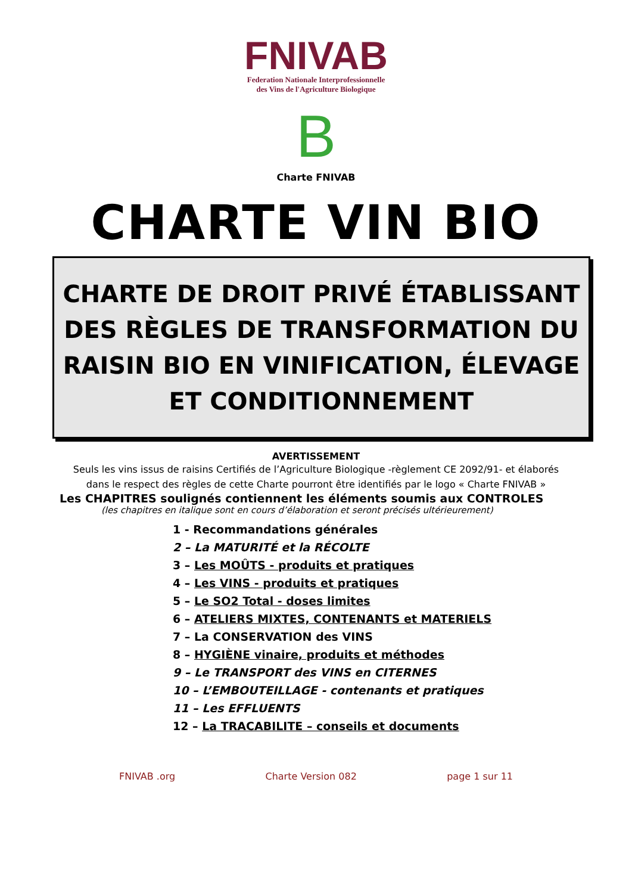FNIVAB
Federation Nationale Interprofessionnelle
des Vins de l'Agriculture Biologique
B
Charte FNIVAB
CHARTE VIN BIO
CHARTE DE DROIT PRIVÉ ÉTABLISSANT DES RÈGLES DE TRANSFORMATION DU RAISIN BIO EN VINIFICATION, ÉLEVAGE ET CONDITIONNEMENT
AVERTISSEMENT
Seuls les vins issus de raisins Certifiés de l’Agriculture Biologique -règlement CE 2092/91- et élaborés
dans le respect des règles de cette Charte pourront être identifiés par le logo « Charte FNIVAB »
Les CHAPITRES soulignés contiennent les éléments soumis aux CONTROLES
(les chapitres en italique sont en cours d’élaboration et seront précisés ultérieurement)
1 - Recommandations générales
2 – La MATURITÉ et la RÉCOLTE
3 – Les MOÛTS - produits et pratiques
4 – Les VINS - produits et pratiques
5 – Le SO2 Total - doses limites
6 – ATELIERS MIXTES, CONTENANTS et MATERIELS
7 – La CONSERVATION des VINS
8 – HYGIÈNE vinaire, produits et méthodes
9 – Le TRANSPORT des VINS en CITERNES
10 – L’EMBOUTEILLAGE - contenants et pratiques
11 – Les EFFLUENTS
12 – La TRACABILITE – conseils et documents
FNIVAB .org Charte Version 082 page 1 sur 11